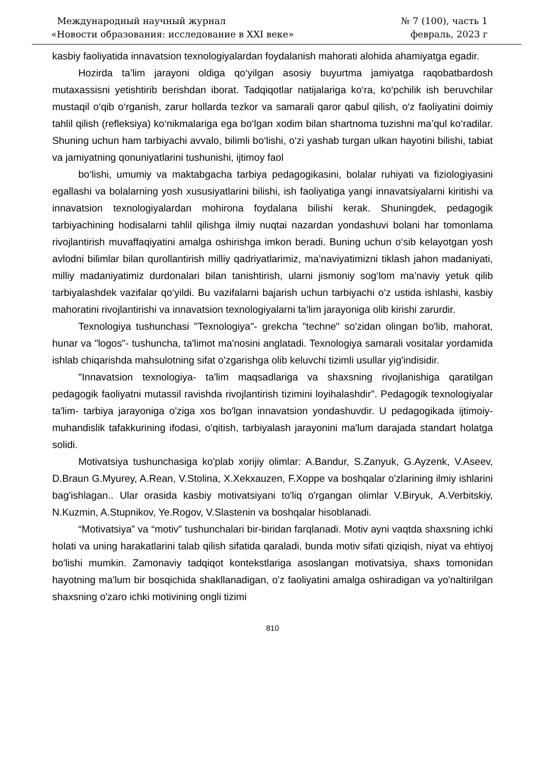Международный научный журнал
«Новости образования: исследование в XXI веке»
№ 7 (100), часть 1
февраль, 2023 г
kasbiy faoliyatida innavatsion texnologiyalardan foydalanish mahorati alohida ahamiyatga egadir.
Hozirda ta’lim jarayoni oldiga qo‘yilgan asosiy buyurtma jamiyatga raqobatbardosh mutaxassisni yetishtirib berishdan iborat. Tadqiqotlar natijalariga ko‘ra, ko‘pchilik ish beruvchilar mustaqil o‘qib o‘rganish, zarur hollarda tezkor va samarali qaror qabul qilish, o‘z faoliyatini doimiy tahlil qilish (refleksiya) ko‘nikmalariga ega bo‘lgan xodim bilan shartnoma tuzishni ma’qul ko‘radilar. Shuning uchun ham tarbiyachi avvalo, bilimli bo‘lishi, o‘zi yashab turgan ulkan hayotini bilishi, tabiat va jamiyatning qonuniyatlarini tushunishi, ijtimoy faol
bo‘lishi, umumiy va maktabgacha tarbiya pedagogikasini, bolalar ruhiyati va fiziologiyasini egallashi va bolalarning yosh xususiyatlarini bilishi, ish faoliyatiga yangi innavatsiyalarni kiritishi va innavatsion texnologiyalardan mohirona foydalana bilishi kerak. Shuningdek, pedagogik tarbiyachining hodisalarni tahlil qilishga ilmiy nuqtai nazardan yondashuvi bolani har tomonlama rivojlantirish muvaffaqiyatini amalga oshirishga imkon beradi. Buning uchun o‘sib kelayotgan yosh avlodni bilimlar bilan qurollantirish milliy qadriyatlarimiz, ma’naviyatimizni tiklash jahon madaniyati, milliy madaniyatimiz durdonalari bilan tanishtirish, ularni jismoniy sog‘lom ma’naviy yetuk qilib tarbiyalashdek vazifalar qo‘yildi. Bu vazifalarni bajarish uchun tarbiyachi o’z ustida ishlashi, kasbiy mahoratini rivojlantirishi va innavatsion texnologiyalarni ta’lim jarayoniga olib kirishi zarurdir.
Texnologiya tushunchasi "Texnologiya"- grekcha "techne" so'zidan olingan bo'lib, mahorat, hunar va "logos"- tushuncha, ta'limot ma'nosini anglatadi. Texnologiya samarali vositalar yordamida ishlab chiqarishda mahsulotning sifat o'zgarishga olib keluvchi tizimli usullar yig'indisidir.
"Innavatsion texnologiya- ta'lim maqsadlariga va shaxsning rivojlanishiga qaratilgan pedagogik faoliyatni mutassil ravishda rivojlantirish tizimini loyihalashdir". Pedagogik texnologiyalar ta'lim- tarbiya jarayoniga o'ziga xos bo'lgan innavatsion yondashuvdir. U pedagogikada ijtimoiy- muhandislik tafakkurining ifodasi, o'qitish, tarbiyalash jarayonini ma'lum darajada standart holatga solidi.
Motivatsiya tushunchasiga ko'plab xorijiy olimlar: A.Bandur, S.Zanyuk, G.Ayzenk, V.Aseev, D.Braun G.Myurey, A.Rean, V.Stolina, X.Xekxauzen, F.Xoppe va boshqalar o'zlarining ilmiy ishlarini bag'ishlagan.. Ular orasida kasbiy motivatsiyani to'liq o'rgangan olimlar V.Biryuk, A.Verbitskiy, N.Kuzmin, A.Stupnikov, Ye.Rogov, V.Slastenin va boshqalar hisoblanadi.
“Motivatsiya” va “motiv” tushunchalari bir-biridan farqlanadi. Motiv ayni vaqtda shaxsning ichki holati va uning harakatlarini talab qilish sifatida qaraladi, bunda motiv sifati qiziqish, niyat va ehtiyoj bo'lishi mumkin. Zamonaviy tadqiqot kontekstlariga asoslangan motivatsiya, shaxs tomonidan hayotning ma'lum bir bosqichida shakllanadigan, o'z faoliyatini amalga oshiradigan va yo'naltirilgan shaxsning o'zaro ichki motivining ongli tizimi
810